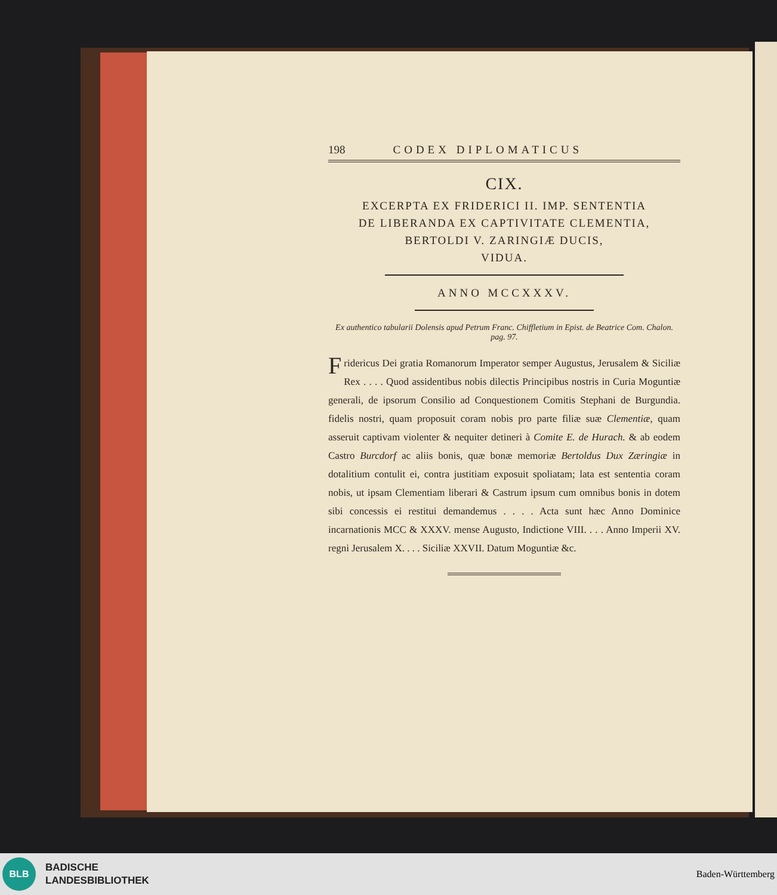198 CODEX DIPLOMATICUS
CIX.
EXCERPTA EX FRIDERICI II. IMP. SENTENTIA
DE LIBERANDA EX CAPTIVITATE CLEMENTIA,
BERTOLDI V. ZARINGIÆ DUCIS,
VIDUA.
ANNO MCCXXXV.
Ex authentico tabularii Dolensis apud Petrum Franc. Chiffletium in Epist. de Beatrice Com. Chalon. pag. 97.
Fridericus Dei gratia Romanorum Imperator semper Augustus, Jerusalem & Siciliæ Rex . . . . Quod assidentibus nobis dilectis Principibus nostris in Curia Moguntiæ generali, de ipsorum Consilio ad Conquestionem Comitis Stephani de Burgundia. fidelis nostri, quam proposuit coram nobis pro parte filiæ suæ Clementiæ, quam asseruit captivam violenter & nequiter detineri à Comite E. de Hurach. & ab eodem Castro Burcdorf ac aliis bonis, quæ bonæ memoriæ Bertoldus Dux Zæringiæ in dotalitium contulit ei, contra justitiam exposuit spoliatam; lata est sententia coram nobis, ut ipsam Clementiam liberari & Castrum ipsum cum omnibus bonis in dotem sibi concessis ei restitui demandemus . . . . Acta sunt hæc Anno Dominice incarnationis MCC & XXXV. mense Augusto, Indictione VIII. . . . Anno Imperii XV. regni Jerusalem X. . . . Siciliæ XXVII. Datum Moguntiæ &c.
BLB
BADISCHE
LANDESBIBLIOTHEK
Baden-Württemberg